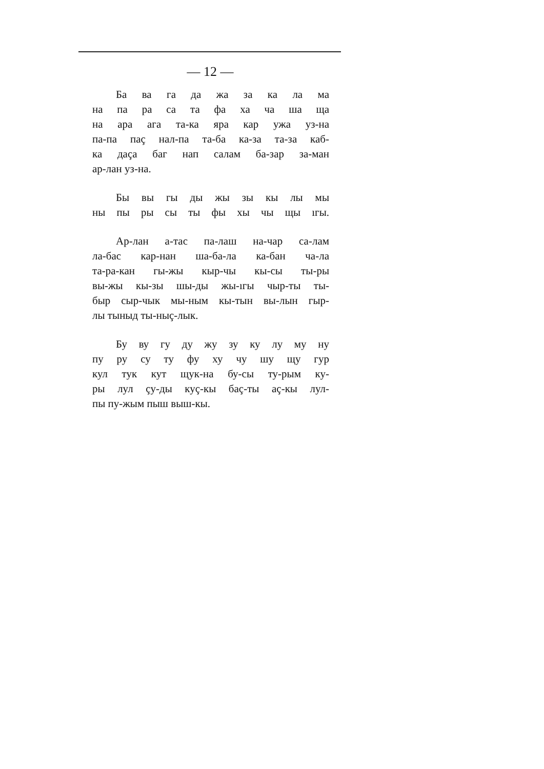— 12 —
Ба ва га да жа за ка ла ма
на па ра са та фа ха ча ша ща
на ара ага та-ка яра кар ужа уз-на
па-па паç нал-па та-ба ка-за та-за каб-
ка даçа баг нап салам ба-зар за-ман
ар-лан уз-на.
Бы вы гы ды жы зы кы лы мы
ны пы ры сы ты фы хы чы щы ıгы.
Ар-лан а-тас па-лаш на-чар са-лам
ла-бас кар-нан ша-ба-ла ка-бан ча-ла
та-ра-кан гы-жы кыр-чы кы-сы ты-ры
вы-жы кы-зы шы-ды жы-ıгы чыр-ты ты-
быр сыр-чык мы-ным кы-тын вы-лын гыр-
лы тыныд ты-ныç-лык.
Бу ву гу ду жу зу ку лу му ну
пу ру су ту фу ху чу шу щу гур
кул тук кут щук-на бу-сы ту-рым ку-
ры лул çу-ды куç-кы баç-ты аç-кы лул-
пы пу-жым пыш выш-кы.